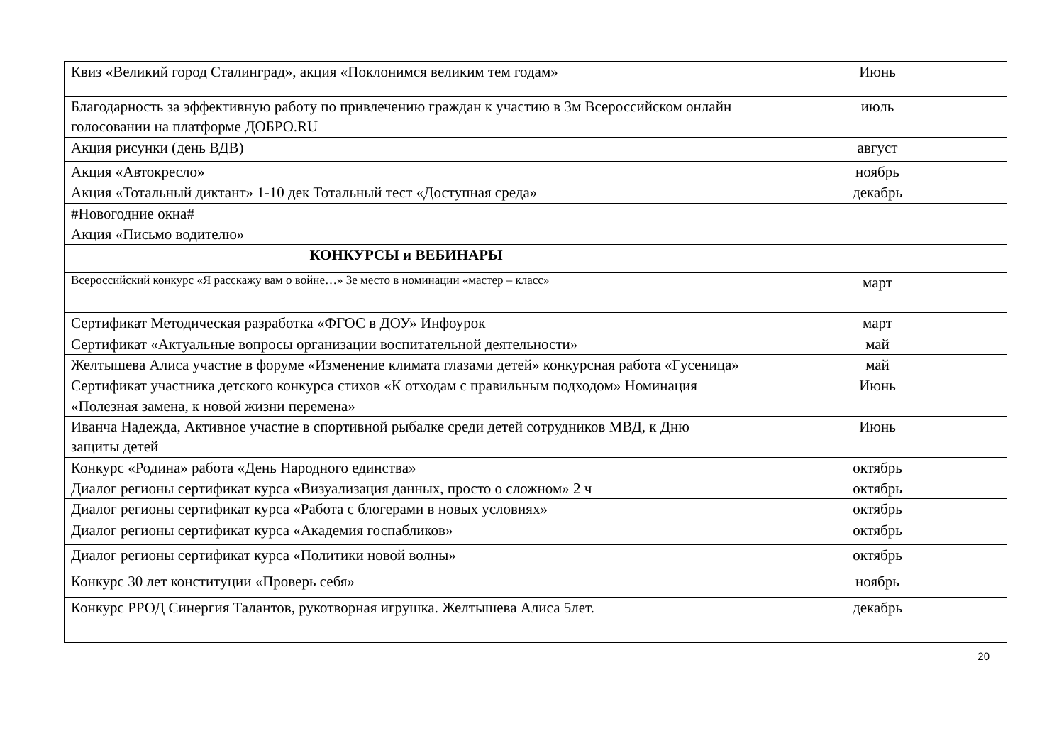| Квиз «Великий город Сталинград», акция «Поклонимся великим тем годам» | Июнь |
| Благодарность за эффективную работу по привлечению граждан к участию в 3м Всероссийском онлайн голосовании на платформе ДОБРО.RU | июль |
| Акция рисунки (день ВДВ) | август |
| Акция «Автокресло» | ноябрь |
| Акция «Тотальный диктант» 1-10 дек Тотальный тест «Доступная среда» | декабрь |
| #Новогодние окна# | |
| Акция «Письмо водителю» | |
| КОНКУРСЫ и ВЕБИНАРЫ | |
| Всероссийский конкурс «Я расскажу вам о войне…» 3е место в номинации «мастер – класс» | март |
| Сертификат Методическая разработка «ФГОС в ДОУ» Инфоурок | март |
| Сертификат «Актуальные вопросы организации воспитательной деятельности» | май |
| Желтышева Алиса участие в форуме «Изменение климата глазами детей» конкурсная работа «Гусеница» | май |
| Сертификат участника детского конкурса стихов «К отходам с правильным подходом» Номинация «Полезная замена, к новой жизни перемена» | Июнь |
| Иванча Надежда, Активное участие в спортивной рыбалке среди детей сотрудников МВД, к Дню защиты детей | Июнь |
| Конкурс «Родина» работа «День Народного единства» | октябрь |
| Диалог регионы сертификат курса «Визуализация данных, просто о сложном» 2 ч | октябрь |
| Диалог регионы сертификат курса «Работа с блогерами в новых условиях» | октябрь |
| Диалог регионы сертификат курса «Академия госпабликов» | октябрь |
| Диалог регионы сертификат курса «Политики новой волны» | октябрь |
| Конкурс 30 лет конституции «Проверь себя» | ноябрь |
| Конкурс РРОД Синергия Талантов, рукотворная игрушка. Желтышева Алиса 5лет. | декабрь |
20